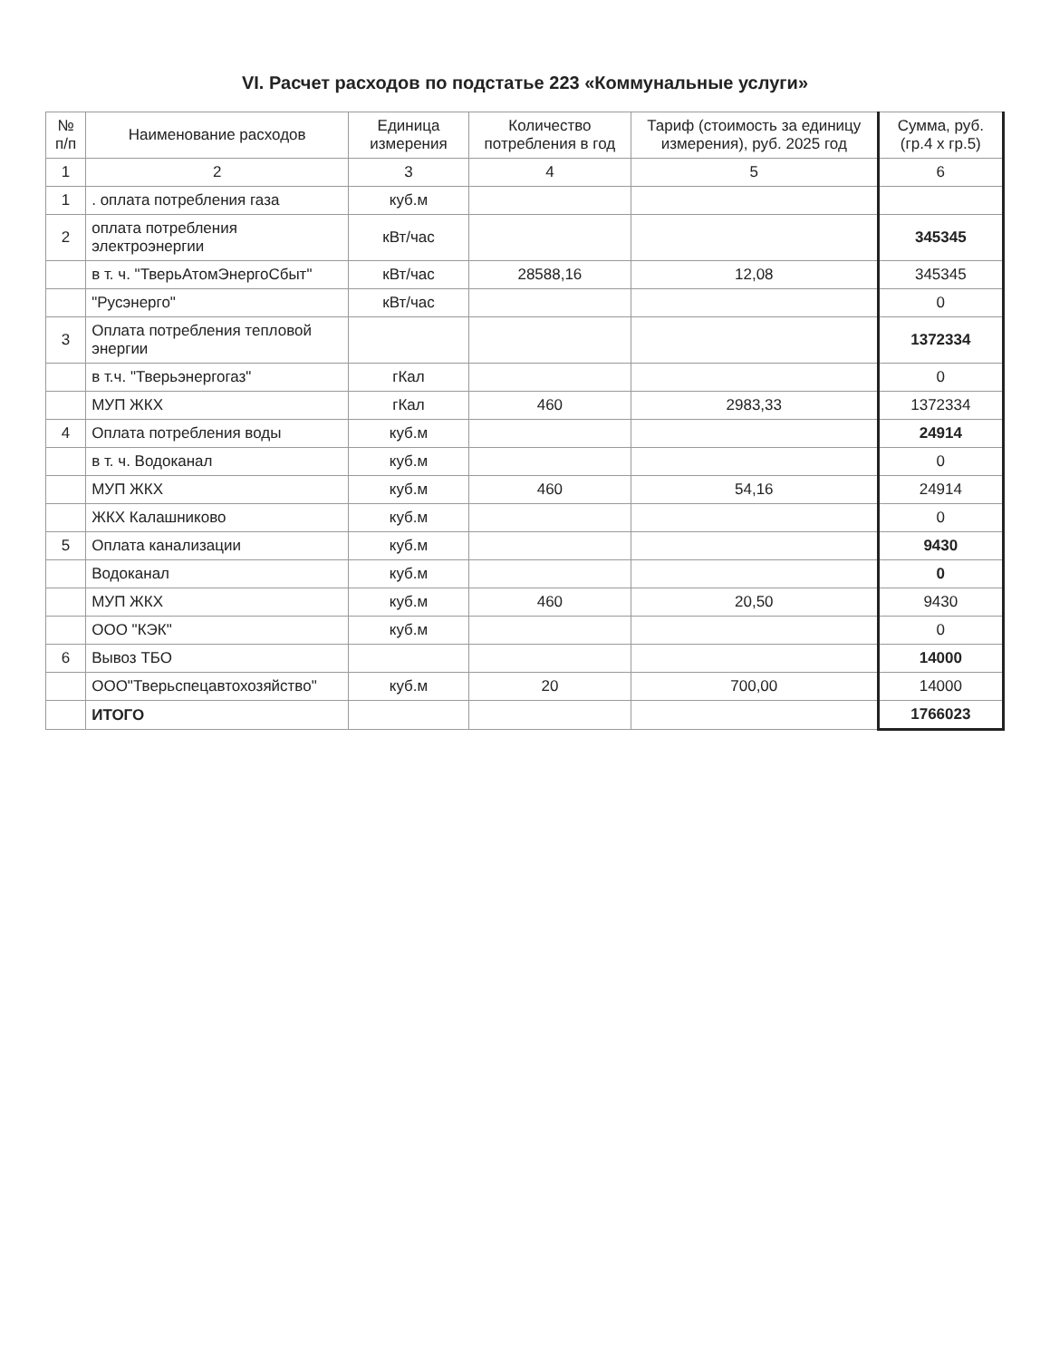VI. Расчет расходов по подстатье 223 «Коммунальные услуги»
| № п/п | Наименование расходов | Единица измерения | Количество потребления в год | Тариф (стоимость за единицу измерения), руб. 2025 год | Сумма, руб. (гр.4 х гр.5) |
| --- | --- | --- | --- | --- | --- |
| 1 | 2 | 3 | 4 | 5 | 6 |
| 1 | . оплата потребления газа | куб.м | | | |
| 2 | оплата потребления электроэнергии | кВт/час | | | 345345 |
| | в т. ч. "ТверьАтомЭнергоСбыт" | кВт/час | 28588,16 | 12,08 | 345345 |
| | "Русэнерго" | кВт/час | | | 0 |
| 3 | Оплата потребления тепловой энергии | | | | 1372334 |
| | в т.ч. "Тверьэнергогаз" | гКал | | | 0 |
| | МУП ЖКХ | гКал | 460 | 2983,33 | 1372334 |
| 4 | Оплата потребления воды | куб.м | | | 24914 |
| | в т. ч. Водоканал | куб.м | | | 0 |
| | МУП ЖКХ | куб.м | 460 | 54,16 | 24914 |
| | ЖКХ Калашниково | куб.м | | | 0 |
| 5 | Оплата канализации | куб.м | | | 9430 |
| | Водоканал | куб.м | | | 0 |
| | МУП ЖКХ | куб.м | 460 | 20,50 | 9430 |
| | ООО "КЭК" | куб.м | | | 0 |
| 6 | Вывоз ТБО | | | | 14000 |
| | ООО"Тверьспецавтохозяйство" | куб.м | 20 | 700,00 | 14000 |
| | ИТОГО | | | | 1766023 |